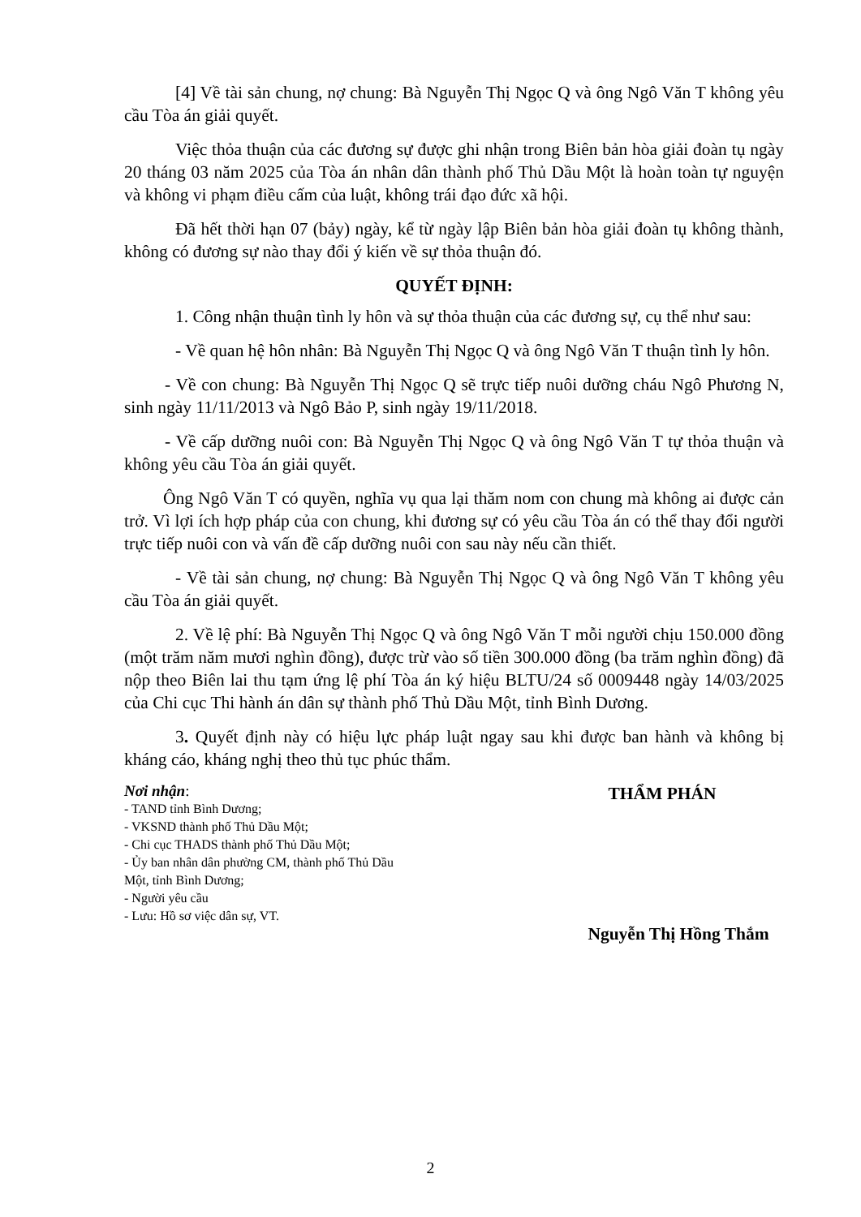[4] Về tài sản chung, nợ chung: Bà Nguyễn Thị Ngọc Q và ông Ngô Văn T không yêu cầu Tòa án giải quyết.
Việc thỏa thuận của các đương sự được ghi nhận trong Biên bản hòa giải đoàn tụ ngày 20 tháng 03 năm 2025 của Tòa án nhân dân thành phố Thủ Dầu Một là hoàn toàn tự nguyện và không vi phạm điều cấm của luật, không trái đạo đức xã hội.
Đã hết thời hạn 07 (bảy) ngày, kể từ ngày lập Biên bản hòa giải đoàn tụ không thành, không có đương sự nào thay đổi ý kiến về sự thỏa thuận đó.
QUYẾT ĐỊNH:
1. Công nhận thuận tình ly hôn và sự thỏa thuận của các đương sự, cụ thể như sau:
- Về quan hệ hôn nhân: Bà Nguyễn Thị Ngọc Q và ông Ngô Văn T thuận tình ly hôn.
- Về con chung: Bà Nguyễn Thị Ngọc Q sẽ trực tiếp nuôi dưỡng cháu Ngô Phương N, sinh ngày 11/11/2013 và Ngô Bảo P, sinh ngày 19/11/2018.
- Về cấp dưỡng nuôi con: Bà Nguyễn Thị Ngọc Q và ông Ngô Văn T tự thỏa thuận và không yêu cầu Tòa án giải quyết.
Ông Ngô Văn T có quyền, nghĩa vụ qua lại thăm nom con chung mà không ai được cản trở. Vì lợi ích hợp pháp của con chung, khi đương sự có yêu cầu Tòa án có thể thay đổi người trực tiếp nuôi con và vấn đề cấp dưỡng nuôi con sau này nếu cần thiết.
- Về tài sản chung, nợ chung: Bà Nguyễn Thị Ngọc Q và ông Ngô Văn T không yêu cầu Tòa án giải quyết.
2. Về lệ phí: Bà Nguyễn Thị Ngọc Q và ông Ngô Văn T mỗi người chịu 150.000 đồng (một trăm năm mươi nghìn đồng), được trừ vào số tiền 300.000 đồng (ba trăm nghìn đồng) đã nộp theo Biên lai thu tạm ứng lệ phí Tòa án ký hiệu BLTU/24 số 0009448 ngày 14/03/2025 của Chi cục Thi hành án dân sự thành phố Thủ Dầu Một, tỉnh Bình Dương.
3. Quyết định này có hiệu lực pháp luật ngay sau khi được ban hành và không bị kháng cáo, kháng nghị theo thủ tục phúc thẩm.
Nơi nhận:
- TAND tỉnh Bình Dương;
- VKSND thành phố Thủ Dầu Một;
- Chi cục THADS thành phố Thủ Dầu Một;
- Ủy ban nhân dân phường CM, thành phố Thủ Dầu Một, tỉnh Bình Dương;
- Người yêu cầu
- Lưu: Hồ sơ việc dân sự, VT.
THẨM PHÁN
Nguyễn Thị Hồng Thắm
2